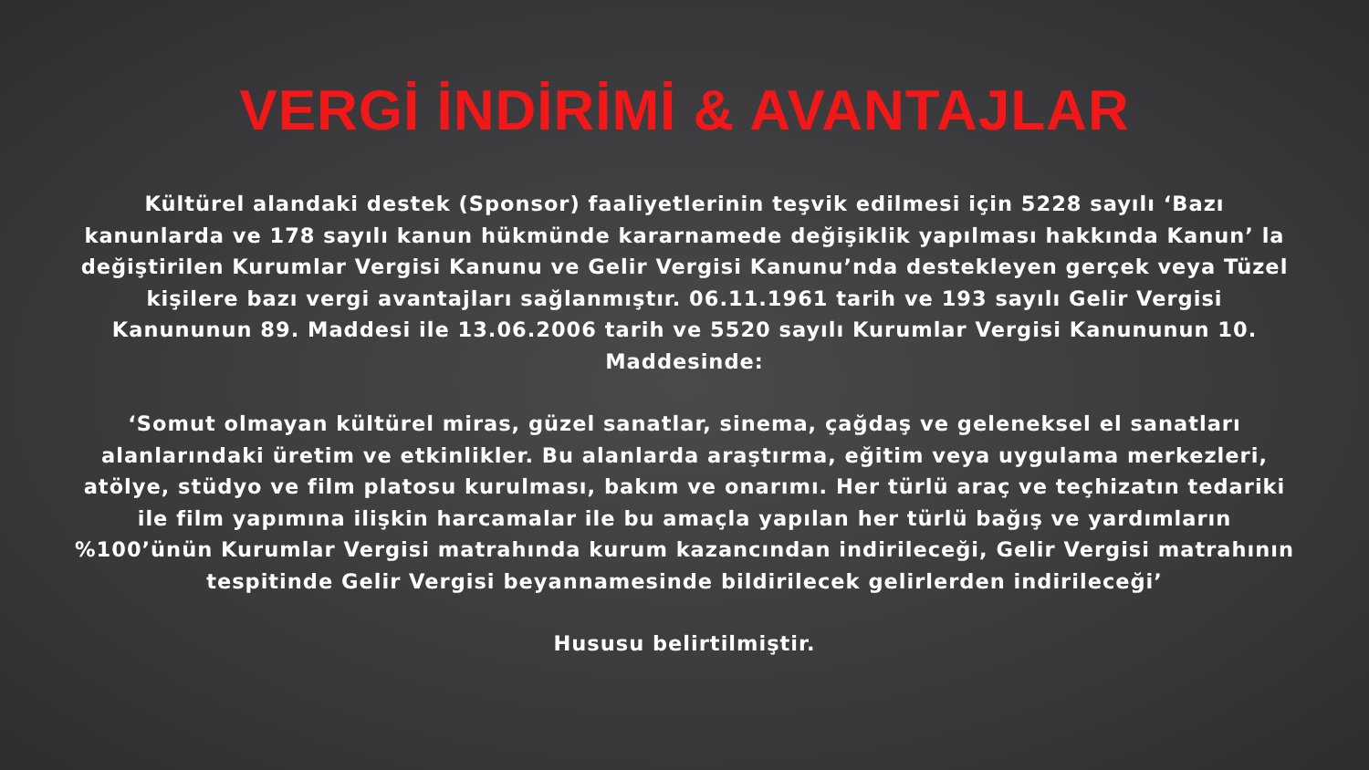VERGİ İNDİRİMİ & AVANTAJLAR
Kültürel alandaki destek (Sponsor) faaliyetlerinin teşvik edilmesi için 5228 sayılı ‘Bazı kanunlarda ve 178 sayılı kanun hükmünde kararnamede değişiklik yapılması hakkında Kanun’ la değiştirilen Kurumlar Vergisi Kanunu ve Gelir Vergisi Kanunu’nda destekleyen gerçek veya Tüzel kişilere bazı vergi avantajları sağlanmıştır. 06.11.1961 tarih ve 193 sayılı Gelir Vergisi Kanununun 89. Maddesi ile 13.06.2006 tarih ve 5520 sayılı Kurumlar Vergisi Kanununun 10. Maddesinde:
‘Somut olmayan kültürel miras, güzel sanatlar, sinema, çağdaş ve geleneksel el sanatları alanlarındaki üretim ve etkinlikler. Bu alanlarda araştırma, eğitim veya uygulama merkezleri, atölye, stüdyo ve film platosu kurulması, bakım ve onarımı. Her türlü araç ve teçhizatın tedariki ile film yapımına ilişkin harcamalar ile bu amaçla yapılan her türlü bağış ve yardımların %100’ünün Kurumlar Vergisi matrahında kurum kazancından indirileceği, Gelir Vergisi matrahının tespitinde Gelir Vergisi beyannamesinde bildirilecek gelirlerden indirileceği’
Hususu belirtilmiştir.